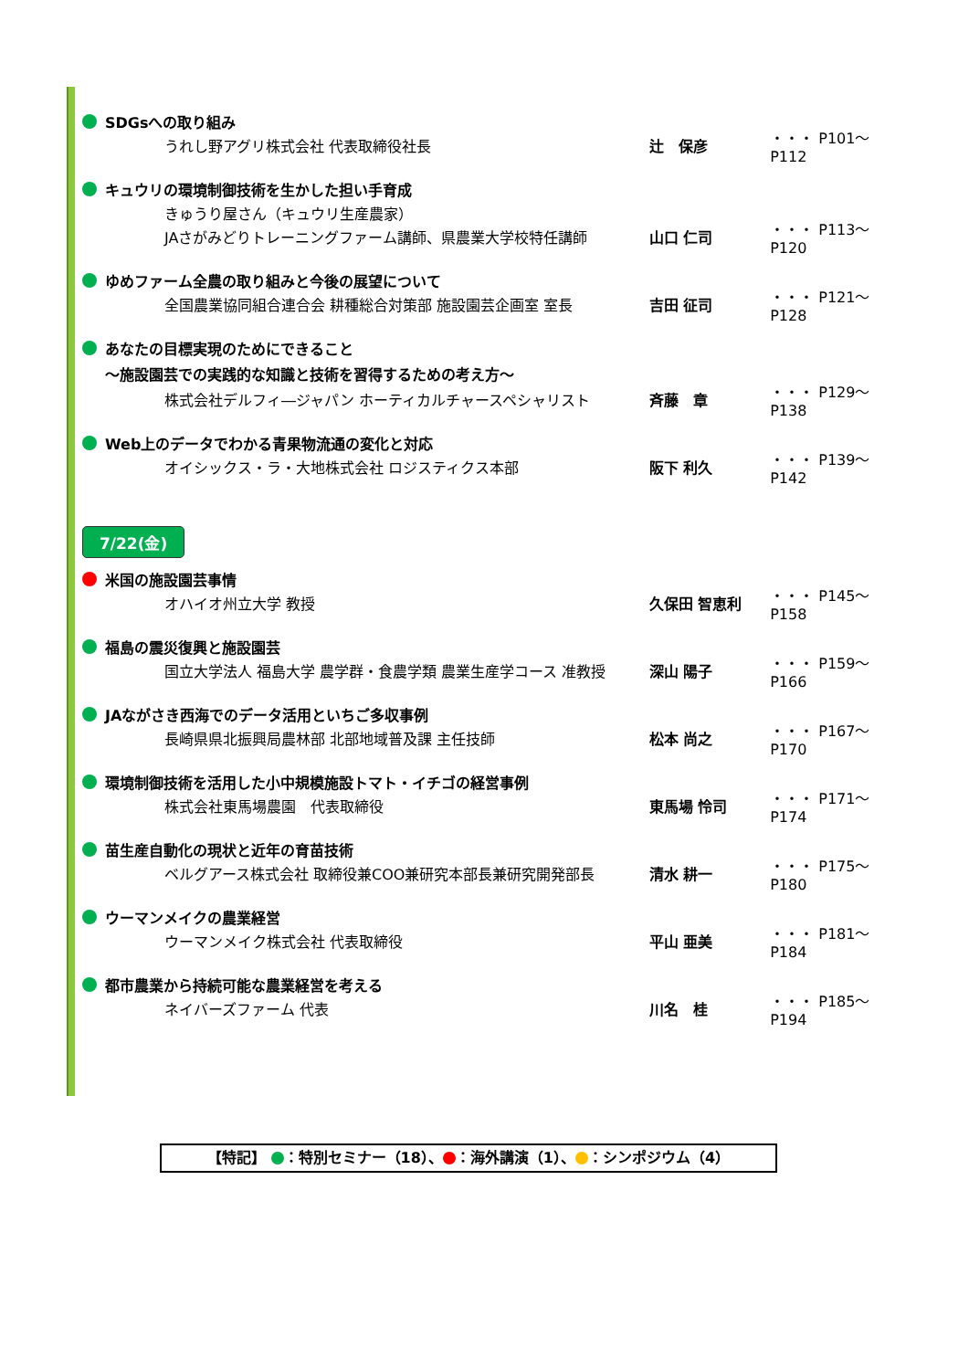SDGsへの取り組み
うれし野アグリ株式会社 代表取締役社長 辻　保彦 ・・・ P101～P112
キュウリの環境制御技術を生かした担い手育成
きゅうり屋さん（キュウリ生産農家）
JAさがみどりトレーニングファーム講師、県農業大学校特任講師 山口 仁司 ・・・ P113～P120
ゆめファーム全農の取り組みと今後の展望について
全国農業協同組合連合会 耕種総合対策部 施設園芸企画室 室長 吉田 征司 ・・・ P121～P128
あなたの目標実現のためにできること
～施設園芸での実践的な知識と技術を習得するための考え方～
株式会社デルフィ―ジャパン ホーティカルチャースペシャリスト 斉藤　章 ・・・ P129～P138
Web上のデータでわかる青果物流通の変化と対応
オイシックス・ラ・大地株式会社 ロジスティクス本部 阪下 利久 ・・・ P139～P142
7/22(金)
米国の施設園芸事情
オハイオ州立大学 教授 久保田 智恵利 ・・・ P145～P158
福島の震災復興と施設園芸
国立大学法人 福島大学 農学群・食農学類 農業生産学コース 准教授 深山 陽子 ・・・ P159～P166
JAながさき西海でのデータ活用といちご多収事例
長崎県県北振興局農林部 北部地域普及課 主任技師 松本 尚之 ・・・ P167～P170
環境制御技術を活用した小中規模施設トマト・イチゴの経営事例
株式会社東馬場農園　代表取締役 東馬場 怜司 ・・・ P171～P174
苗生産自動化の現状と近年の育苗技術
ベルグアース株式会社 取締役兼COO兼研究本部長兼研究開発部長 清水 耕一 ・・・ P175～P180
ウーマンメイクの農業経営
ウーマンメイク株式会社 代表取締役 平山 亜美 ・・・ P181～P184
都市農業から持続可能な農業経営を考える
ネイバーズファーム 代表 川名　桂 ・・・ P185～P194
【特記】 ：特別セミナー（18）、 ：海外講演（1）、 ：シンポジウム（4）